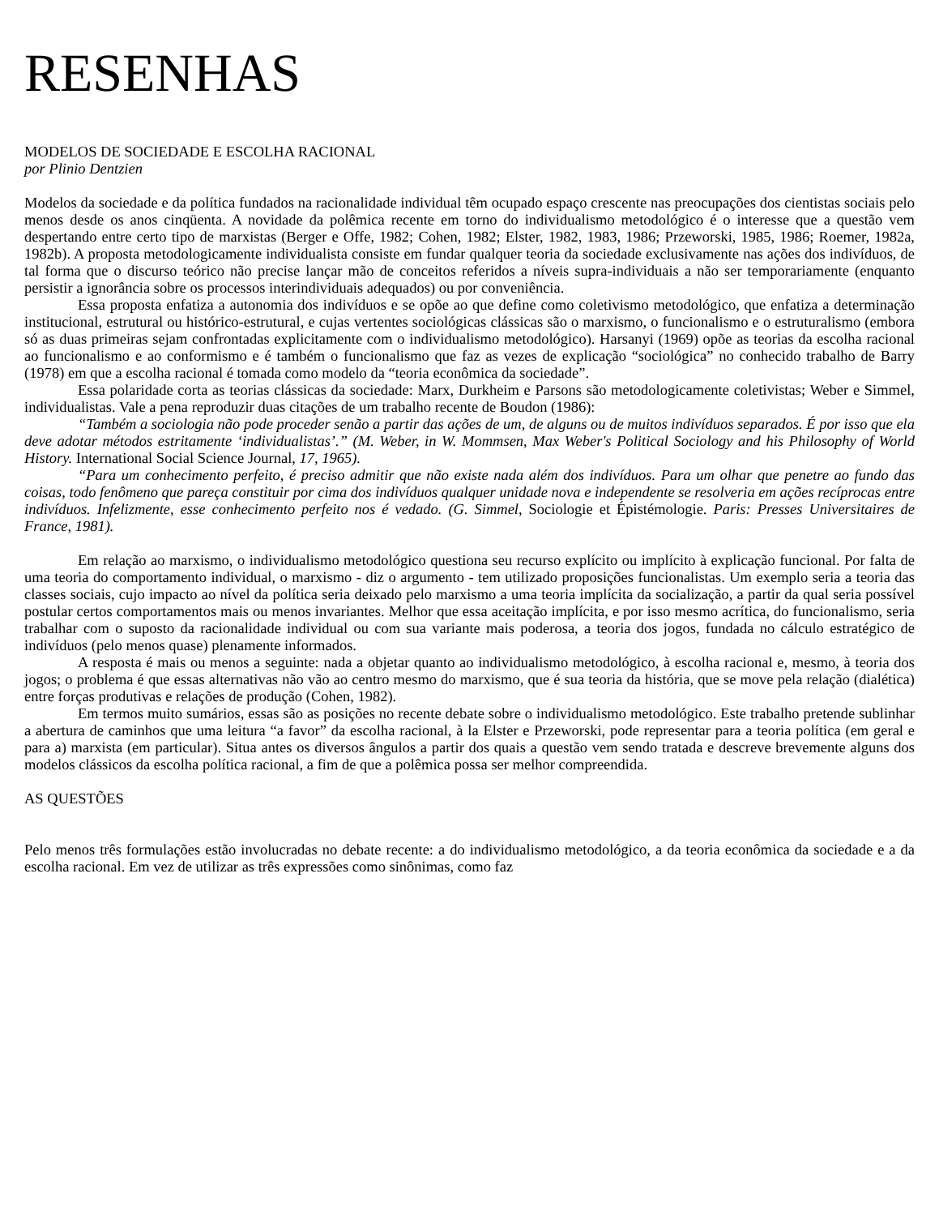RESENHAS
MODELOS DE SOCIEDADE E ESCOLHA RACIONAL
por Plinio Dentzien
Modelos da sociedade e da política fundados na racionalidade individual têm ocupado espaço crescente nas preocupações dos cientistas sociais pelo menos desde os anos cinqüenta. A novidade da polêmica recente em torno do individualismo metodológico é o interesse que a questão vem despertando entre certo tipo de marxistas (Berger e Offe, 1982; Cohen, 1982; Elster, 1982, 1983, 1986; Przeworski, 1985, 1986; Roemer, 1982a, 1982b). A proposta metodologicamente individualista consiste em fundar qualquer teoria da sociedade exclusivamente nas ações dos indivíduos, de tal forma que o discurso teórico não precise lançar mão de conceitos referidos a níveis supra-individuais a não ser temporariamente (enquanto persistir a ignorância sobre os processos interindividuais adequados) ou por conveniência.
Essa proposta enfatiza a autonomia dos indivíduos e se opõe ao que define como coletivismo metodológico, que enfatiza a determinação institucional, estrutural ou histórico-estrutural, e cujas vertentes sociológicas clássicas são o marxismo, o funcionalismo e o estruturalismo (embora só as duas primeiras sejam confrontadas explicitamente com o individualismo metodológico). Harsanyi (1969) opõe as teorias da escolha racional ao funcionalismo e ao conformismo e é também o funcionalismo que faz as vezes de explicação “sociológica” no conhecido trabalho de Barry (1978) em que a escolha racional é tomada como modelo da “teoria econômica da sociedade”.
Essa polaridade corta as teorias clássicas da sociedade: Marx, Durkheim e Parsons são metodologicamente coletivistas; Weber e Simmel, individualistas. Vale a pena reproduzir duas citações de um trabalho recente de Boudon (1986):
“Também a sociologia não pode proceder senão a partir das ações de um, de alguns ou de muitos indivíduos separados. É por isso que ela deve adotar métodos estritamente ‘individualistas’.” (M. Weber, in W. Mommsen, Max Weber's Political Sociology and his Philosophy of World History. International Social Science Journal, 17, 1965).
“Para um conhecimento perfeito, é preciso admitir que não existe nada além dos indivíduos. Para um olhar que penetre ao fundo das coisas, todo fenômeno que pareça constituir por cima dos indivíduos qualquer unidade nova e independente se resolveria em ações recíprocas entre indivíduos. Infelizmente, esse conhecimento perfeito nos é vedado. (G. Simmel, Sociologie et Épistémologie. Paris: Presses Universitaires de France, 1981).
Em relação ao marxismo, o individualismo metodológico questiona seu recurso explícito ou implícito à explicação funcional. Por falta de uma teoria do comportamento individual, o marxismo - diz o argumento - tem utilizado proposições funcionalistas. Um exemplo seria a teoria das classes sociais, cujo impacto ao nível da política seria deixado pelo marxismo a uma teoria implícita da socialização, a partir da qual seria possível postular certos comportamentos mais ou menos invariantes. Melhor que essa aceitação implícita, e por isso mesmo acrítica, do funcionalismo, seria trabalhar com o suposto da racionalidade individual ou com sua variante mais poderosa, a teoria dos jogos, fundada no cálculo estratégico de indivíduos (pelo menos quase) plenamente informados.
A resposta é mais ou menos a seguinte: nada a objetar quanto ao individualismo metodológico, à escolha racional e, mesmo, à teoria dos jogos; o problema é que essas alternativas não vão ao centro mesmo do marxismo, que é sua teoria da história, que se move pela relação (dialética) entre forças produtivas e relações de produção (Cohen, 1982).
Em termos muito sumários, essas são as posições no recente debate sobre o individualismo metodológico. Este trabalho pretende sublinhar a abertura de caminhos que uma leitura “a favor” da escolha racional, à la Elster e Przeworski, pode representar para a teoria política (em geral e para a) marxista (em particular). Situa antes os diversos ângulos a partir dos quais a questão vem sendo tratada e descreve brevemente alguns dos modelos clássicos da escolha política racional, a fim de que a polêmica possa ser melhor compreendida.
AS QUESTÕES
Pelo menos três formulações estão involucradas no debate recente: a do individualismo metodológico, a da teoria econômica da sociedade e a da escolha racional. Em vez de utilizar as três expressões como sinônimas, como faz